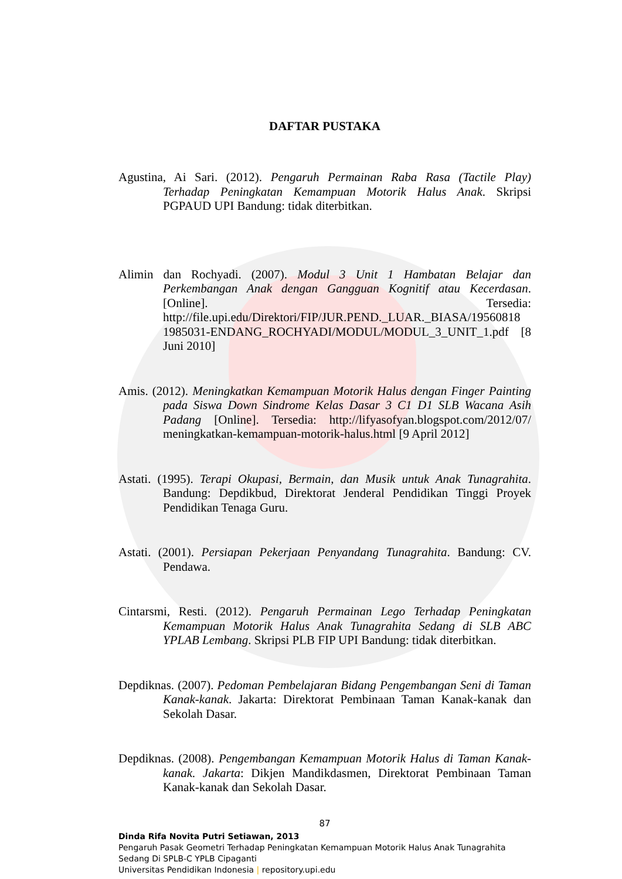DAFTAR PUSTAKA
Agustina, Ai Sari. (2012). Pengaruh Permainan Raba Rasa (Tactile Play) Terhadap Peningkatan Kemampuan Motorik Halus Anak. Skripsi PGPAUD UPI Bandung: tidak diterbitkan.
Alimin dan Rochyadi. (2007). Modul 3 Unit 1 Hambatan Belajar dan Perkembangan Anak dengan Gangguan Kognitif atau Kecerdasan. [Online]. Tersedia: http://file.upi.edu/Direktori/FIP/JUR.PEND._LUAR._BIASA/19560818 1985031-ENDANG_ROCHYADI/MODUL/MODUL_3_UNIT_1.pdf [8 Juni 2010]
Amis. (2012). Meningkatkan Kemampuan Motorik Halus dengan Finger Painting pada Siswa Down Sindrome Kelas Dasar 3 C1 D1 SLB Wacana Asih Padang [Online]. Tersedia: http://lifyasofyan.blogspot.com/2012/07/ meningkatkan-kemampuan-motorik-halus.html [9 April 2012]
Astati. (1995). Terapi Okupasi, Bermain, dan Musik untuk Anak Tunagrahita. Bandung: Depdikbud, Direktorat Jenderal Pendidikan Tinggi Proyek Pendidikan Tenaga Guru.
Astati. (2001). Persiapan Pekerjaan Penyandang Tunagrahita. Bandung: CV. Pendawa.
Cintarsmi, Resti. (2012). Pengaruh Permainan Lego Terhadap Peningkatan Kemampuan Motorik Halus Anak Tunagrahita Sedang di SLB ABC YPLAB Lembang. Skripsi PLB FIP UPI Bandung: tidak diterbitkan.
Depdiknas. (2007). Pedoman Pembelajaran Bidang Pengembangan Seni di Taman Kanak-kanak. Jakarta: Direktorat Pembinaan Taman Kanak-kanak dan Sekolah Dasar.
Depdiknas. (2008). Pengembangan Kemampuan Motorik Halus di Taman Kanak-kanak. Jakarta: Dikjen Mandikdasmen, Direktorat Pembinaan Taman Kanak-kanak dan Sekolah Dasar.
87
Dinda Rifa Novita Putri Setiawan, 2013
Pengaruh Pasak Geometri Terhadap Peningkatan Kemampuan Motorik Halus Anak Tunagrahita Sedang Di SPLB-C YPLB Cipaganti
Universitas Pendidikan Indonesia | repository.upi.edu